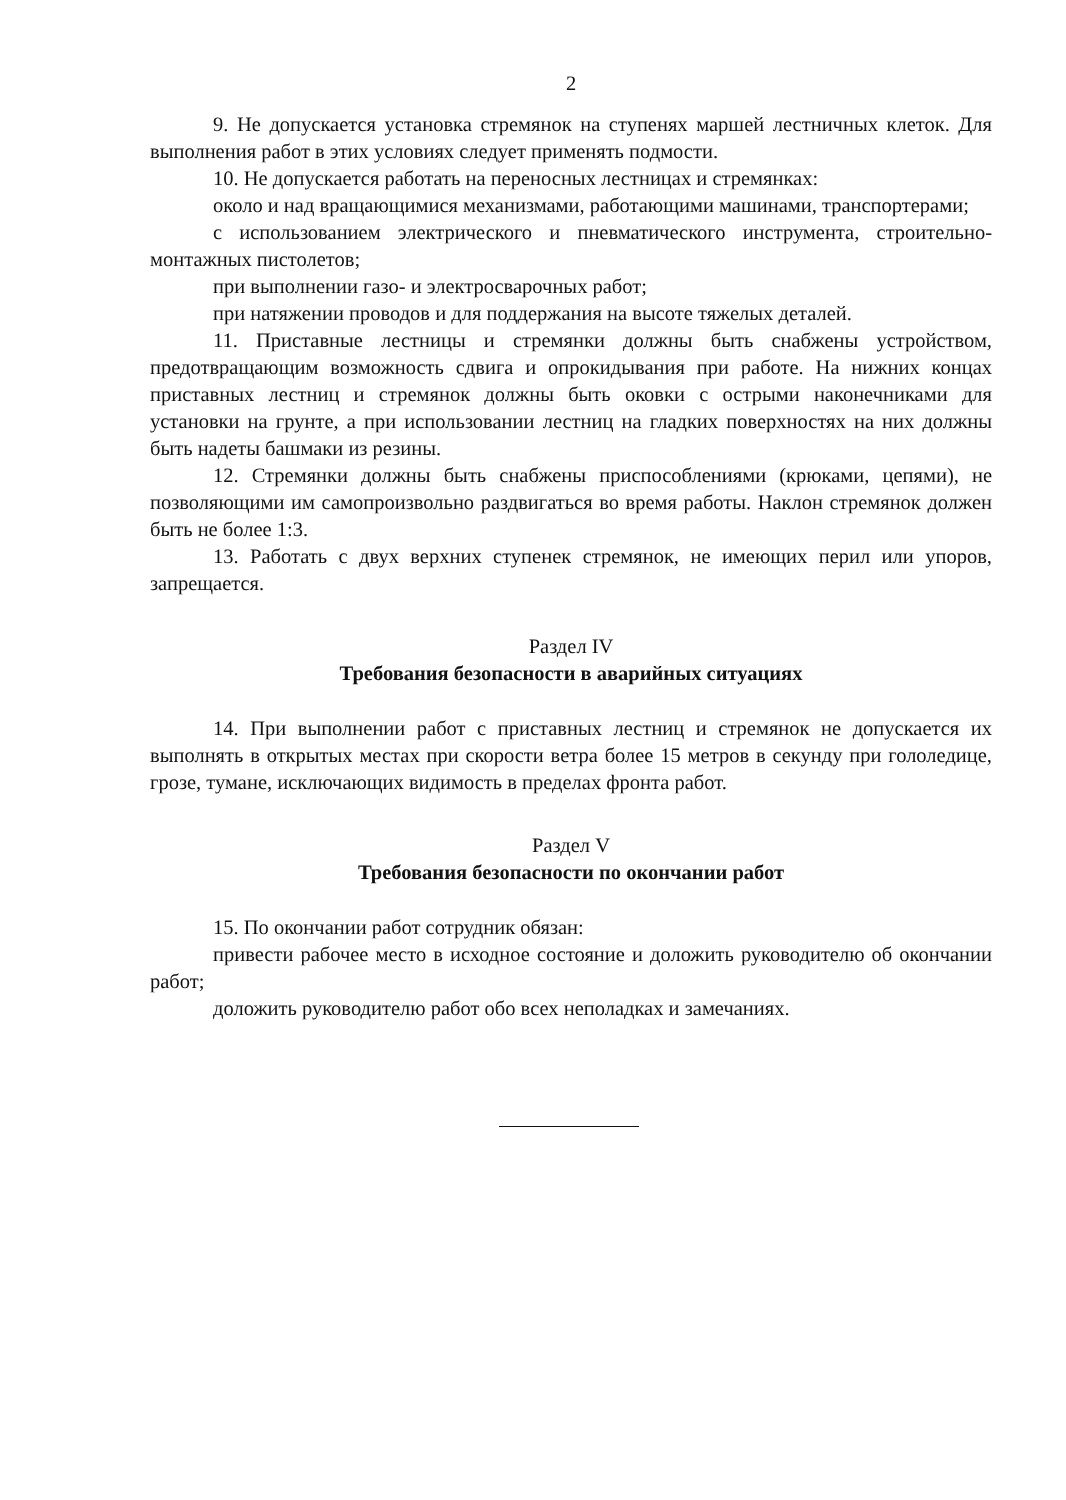2
9. Не допускается установка стремянок на ступенях маршей лестничных клеток. Для выполнения работ в этих условиях следует применять подмости.
10. Не допускается работать на переносных лестницах и стремянках:
около и над вращающимися механизмами, работающими машинами, транспортерами;
с использованием электрического и пневматического инструмента, строительно-монтажных пистолетов;
при выполнении газо- и электросварочных работ;
при натяжении проводов и для поддержания на высоте тяжелых деталей.
11. Приставные лестницы и стремянки должны быть снабжены устройством, предотвращающим возможность сдвига и опрокидывания при работе. На нижних концах приставных лестниц и стремянок должны быть оковки с острыми наконечниками для установки на грунте, а при использовании лестниц на гладких поверхностях на них должны быть надеты башмаки из резины.
12. Стремянки должны быть снабжены приспособлениями (крюками, цепями), не позволяющими им самопроизвольно раздвигаться во время работы. Наклон стремянок должен быть не более 1:3.
13. Работать с двух верхних ступенек стремянок, не имеющих перил или упоров, запрещается.
Раздел IV
Требования безопасности в аварийных ситуациях
14. При выполнении работ с приставных лестниц и стремянок не допускается их выполнять в открытых местах при скорости ветра более 15 метров в секунду при гололедице, грозе, тумане, исключающих видимость в пределах фронта работ.
Раздел V
Требования безопасности по окончании работ
15. По окончании работ сотрудник обязан:
привести рабочее место в исходное состояние и доложить руководителю об окончании работ;
доложить руководителю работ обо всех неполадках и замечаниях.